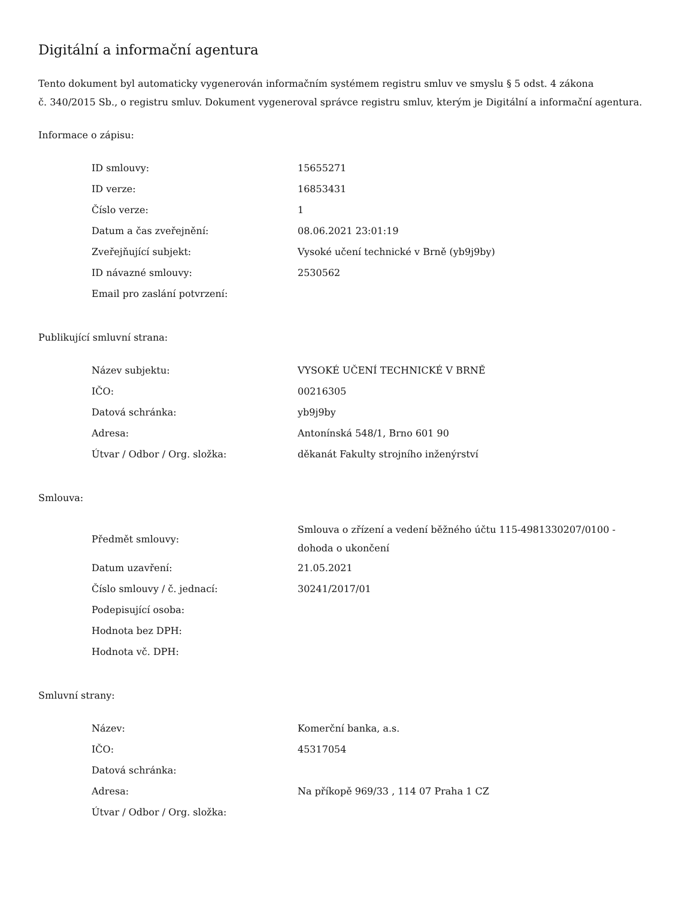Digitální a informační agentura
Tento dokument byl automaticky vygenerován informačním systémem registru smluv ve smyslu § 5 odst. 4 zákona
č. 340/2015 Sb., o registru smluv. Dokument vygeneroval správce registru smluv, kterým je Digitální a informační agentura.
Informace o zápisu:
| ID smlouvy: | 15655271 |
| ID verze: | 16853431 |
| Číslo verze: | 1 |
| Datum a čas zveřejnění: | 08.06.2021 23:01:19 |
| Zveřejňující subjekt: | Vysoké učení technické v Brně (yb9j9by) |
| ID návazné smlouvy: | 2530562 |
| Email pro zaslání potvrzení: | |
Publikující smluvní strana:
| Název subjektu: | VYSOKÉ UČENÍ TECHNICKÉ V BRNĚ |
| IČO: | 00216305 |
| Datová schránka: | yb9j9by |
| Adresa: | Antonínská 548/1, Brno 601 90 |
| Útvar / Odbor / Org. složka: | děkanát Fakulty strojního inženýrství |
Smlouva:
| Předmět smlouvy: | Smlouva o zřízení a vedení běžného účtu 115-4981330207/0100 - dohoda o ukončení |
| Datum uzavření: | 21.05.2021 |
| Číslo smlouvy / č. jednací: | 30241/2017/01 |
| Podepisující osoba: | |
| Hodnota bez DPH: | |
| Hodnota vč. DPH: | |
Smluvní strany:
| Název: | Komerční banka, a.s. |
| IČO: | 45317054 |
| Datová schránka: | |
| Adresa: | Na příkopě 969/33 , 114 07 Praha 1 CZ |
| Útvar / Odbor / Org. složka: | |